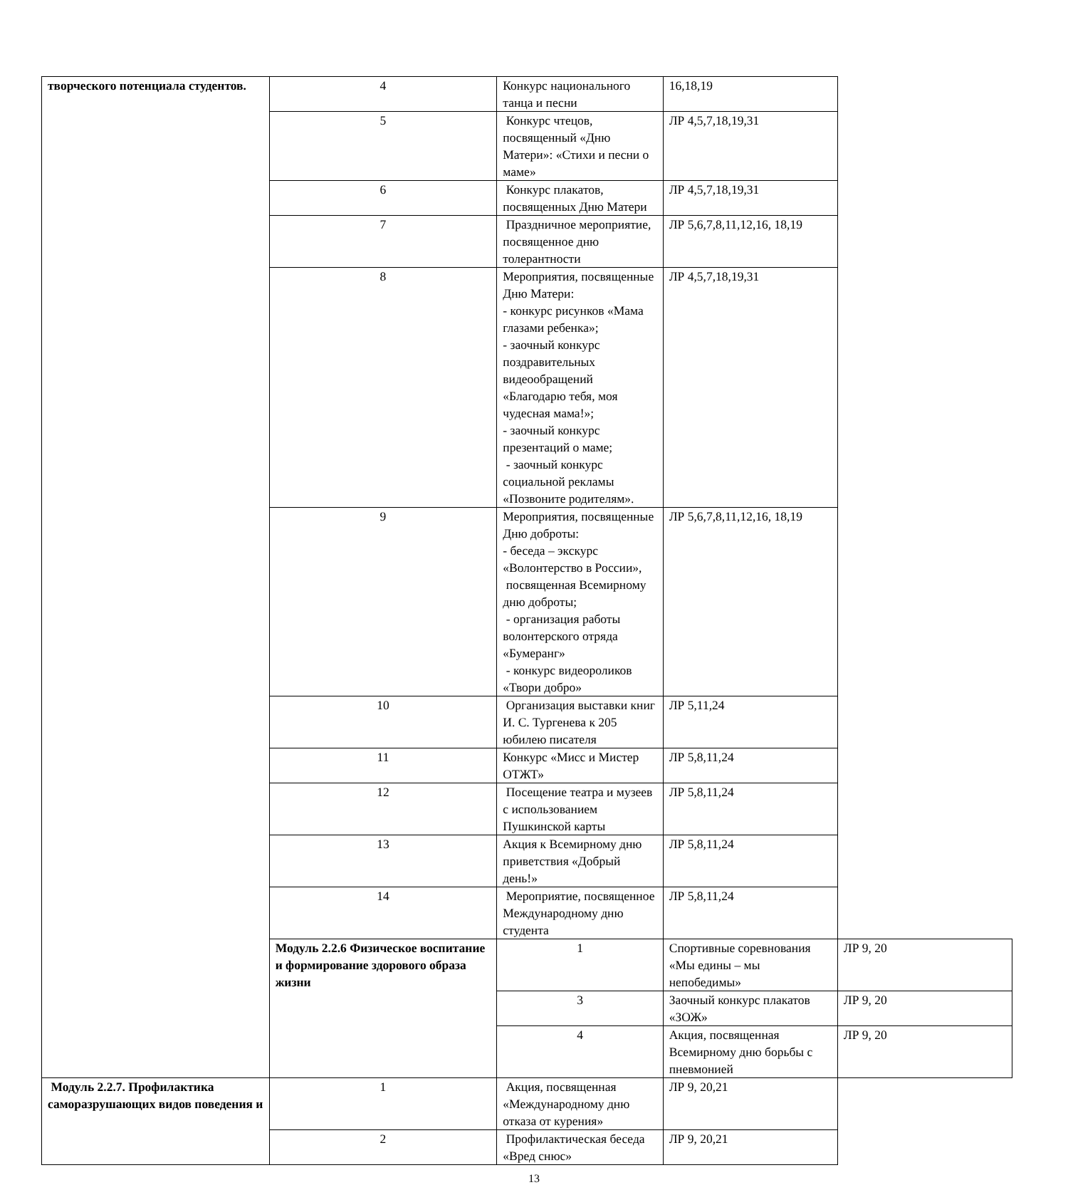| творческого потенциала студентов. | 4 | Конкурс национального танца и песни | 16,18,19 | |
| | 5 | Конкурс чтецов, посвященный «Дню Матери»: «Стихи и песни о маме» | ЛР 4,5,7,18,19,31 | |
| | 6 | Конкурс плакатов, посвященных Дню Матери | ЛР 4,5,7,18,19,31 | |
| | 7 | Праздничное мероприятие, посвященное дню толерантности | ЛР 5,6,7,8,11,12,16, 18,19 | |
| | 8 | Мероприятия, посвященные Дню Матери: - конкурс рисунков «Мама глазами ребенка»; - заочный конкурс поздравительных видеообращений «Благодарю тебя, моя чудесная мама!»; - заочный конкурс презентаций о маме; - заочный конкурс социальной рекламы «Позвоните родителям». | ЛР 4,5,7,18,19,31 | |
| | 9 | Мероприятия, посвященные Дню доброты: - беседа – экскурс «Волонтерство в России», посвященная Всемирному дню доброты; - организация работы волонтерского отряда «Бумеранг» - конкурс видеороликов «Твори добро» | ЛР 5,6,7,8,11,12,16, 18,19 | |
| | 10 | Организация выставки книг И. С. Тургенева к 205 юбилею писателя | ЛР 5,11,24 | |
| | 11 | Конкурс «Мисс и Мистер ОТЖТ» | ЛР 5,8,11,24 | |
| | 12 | Посещение театра и музеев с использованием Пушкинской карты | ЛР 5,8,11,24 | |
| | 13 | Акция к Всемирному дню приветствия «Добрый день!» | ЛР 5,8,11,24 | |
| | 14 | Мероприятие, посвященное Международному дню студента | ЛР 5,8,11,24 | |
| | Модуль 2.2.6 Физическое воспитание и формирование здорового образа жизни | 1 | Спортивные соревнования «Мы едины – мы непобедимы» | ЛР 9, 20 |
| | | 3 | Заочный конкурс плакатов «ЗОЖ» | ЛР 9, 20 |
| | | 4 | Акция, посвященная Всемирному дню борьбы с пневмонией | ЛР 9, 20 |
| Модуль 2.2.7. Профилактика саморазрушающих видов поведения и | 1 | Акция, посвященная «Международному дню отказа от курения» | ЛР 9, 20,21 | |
| | 2 | Профилактическая беседа «Вред снюс» | ЛР 9, 20,21 | |
13